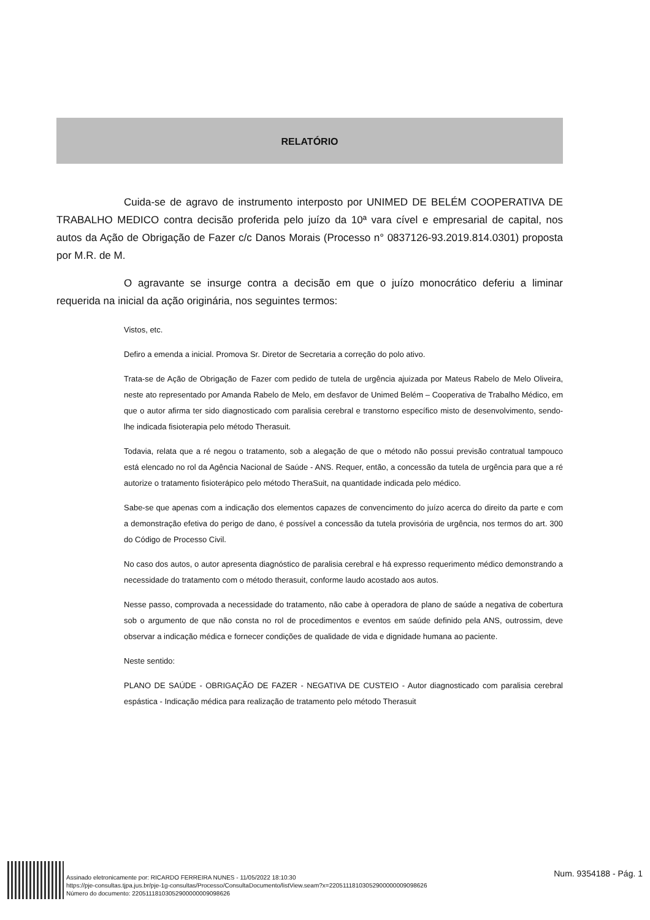RELATÓRIO
Cuida-se de agravo de instrumento interposto por UNIMED DE BELÉM COOPERATIVA DE TRABALHO MEDICO contra decisão proferida pelo juízo da 10ª vara cível e empresarial de capital, nos autos da Ação de Obrigação de Fazer c/c Danos Morais (Processo n° 0837126-93.2019.814.0301) proposta por M.R. de M.
O agravante se insurge contra a decisão em que o juízo monocrático deferiu a liminar requerida na inicial da ação originária, nos seguintes termos:
Vistos, etc.
Defiro a emenda a inicial. Promova Sr. Diretor de Secretaria a correção do polo ativo.
Trata-se de Ação de Obrigação de Fazer com pedido de tutela de urgência ajuizada por Mateus Rabelo de Melo Oliveira, neste ato representado por Amanda Rabelo de Melo, em desfavor de Unimed Belém – Cooperativa de Trabalho Médico, em que o autor afirma ter sido diagnosticado com paralisia cerebral e transtorno específico misto de desenvolvimento, sendo-lhe indicada fisioterapia pelo método Therasuit.
Todavia, relata que a ré negou o tratamento, sob a alegação de que o método não possui previsão contratual tampouco está elencado no rol da Agência Nacional de Saúde - ANS. Requer, então, a concessão da tutela de urgência para que a ré autorize o tratamento fisioterápico pelo método TheraSuit, na quantidade indicada pelo médico.
Sabe-se que apenas com a indicação dos elementos capazes de convencimento do juízo acerca do direito da parte e com a demonstração efetiva do perigo de dano, é possível a concessão da tutela provisória de urgência, nos termos do art. 300 do Código de Processo Civil.
No caso dos autos, o autor apresenta diagnóstico de paralisia cerebral e há expresso requerimento médico demonstrando a necessidade do tratamento com o método therasuit, conforme laudo acostado aos autos.
Nesse passo, comprovada a necessidade do tratamento, não cabe à operadora de plano de saúde a negativa de cobertura sob o argumento de que não consta no rol de procedimentos e eventos em saúde definido pela ANS, outrossim, deve observar a indicação médica e fornecer condições de qualidade de vida e dignidade humana ao paciente.
Neste sentido:
PLANO DE SAÚDE - OBRIGAÇÃO DE FAZER - NEGATIVA DE CUSTEIO - Autor diagnosticado com paralisia cerebral espástica - Indicação médica para realização de tratamento pelo método Therasuit
Assinado eletronicamente por: RICARDO FERREIRA NUNES - 11/05/2022 18:10:30
https://pje-consultas.tjpa.jus.br/pje-1g-consultas/Processo/ConsultaDocumento/listView.seam?x=22051118103052900000009098626
Número do documento: 22051118103052900000009098626
Num. 9354188 - Pág. 1